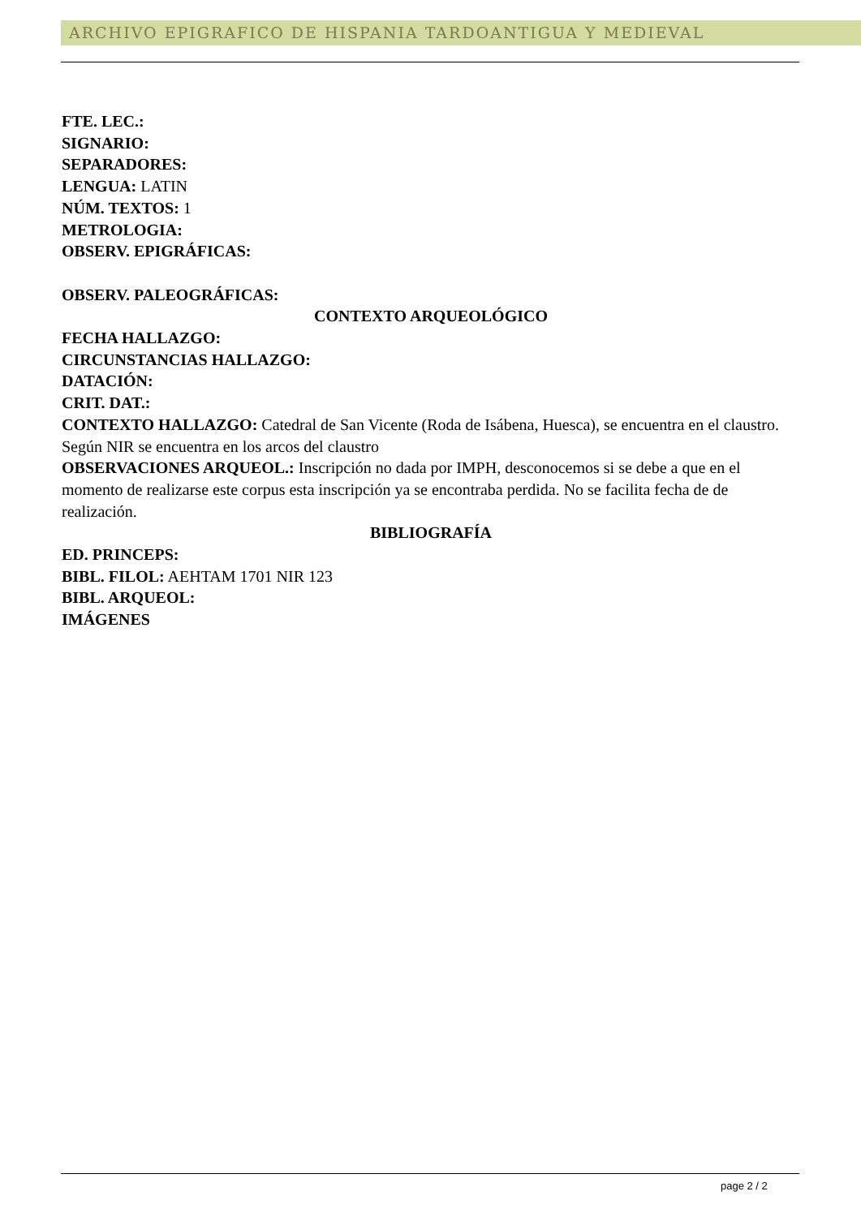ARCHIVO EPIGRAFICO DE HISPANIA TARDOANTIGUA Y MEDIEVAL
FTE. LEC.:
SIGNARIO:
SEPARADORES:
LENGUA: LATIN
NÚM. TEXTOS: 1
METROLOGIA:
OBSERV. EPIGRÁFICAS:
OBSERV. PALEOGRÁFICAS:
CONTEXTO ARQUEOLÓGICO
FECHA HALLAZGO:
CIRCUNSTANCIAS HALLAZGO:
DATACIÓN:
CRIT. DAT.:
CONTEXTO HALLAZGO: Catedral de San Vicente (Roda de Isábena, Huesca), se encuentra en el claustro. Según NIR se encuentra en los arcos del claustro
OBSERVACIONES ARQUEOL.: Inscripción no dada por IMPH, desconocemos si se debe a que en el momento de realizarse este corpus esta inscripción ya se encontraba perdida. No se facilita fecha de de realización.
BIBLIOGRAFÍA
ED. PRINCEPS:
BIBL. FILOL: AEHTAM 1701 NIR 123
BIBL. ARQUEOL:
IMÁGENES
page 2 / 2